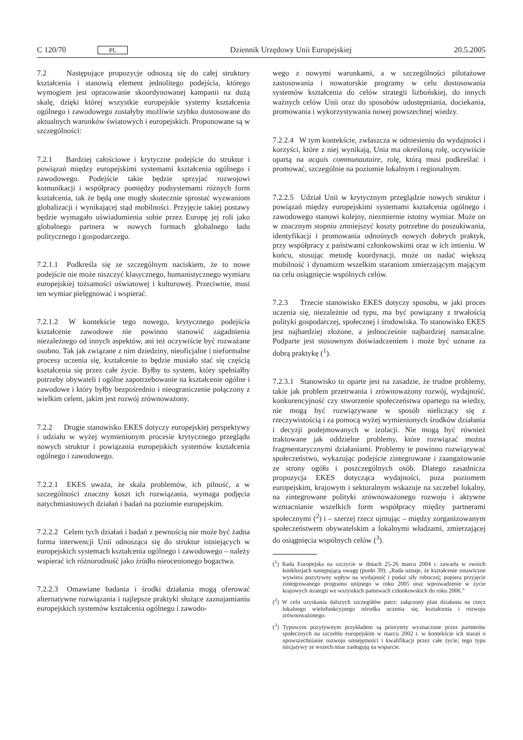C 120/70 PL Dziennik Urzędowy Unii Europejskiej 20.5.2005
7.2 Następujące propozycje odnoszą się do całej struktury kształcenia i stanowią element jednolitego podejścia, którego wymogiem jest opracowanie skoordynowanej kampanii na dużą skalę, dzięki której wszystkie europejskie systemy kształcenia ogólnego i zawodowego zostałyby możliwie szybko dostosowane do aktualnych warunków światowych i europejskich. Proponowane są w szczególności:
7.2.1 Bardziej całościowe i krytyczne podejście do struktur i powiązań między europejskimi systemami kształcenia ogólnego i zawodowego. Podejście takie będzie sprzyjać rozwojowi komunikacji i współpracy pomiędzy podsystemami różnych form kształcenia, tak że będą one mogły skutecznie sprostać wyzwaniom globalizacji i wynikającej stąd mobilności. Przyjęcie takiej postawy będzie wymagało uświadomienia sobie przez Europę jej roli jako globalnego partnera w nowych formach globalnego ładu politycznego i gospodarczego.
7.2.1.1 Podkreśla się ze szczególnym naciskiem, że to nowe podejście nie może niszczyć klasycznego, humanistycznego wymiaru europejskiej tożsamości oświatowej i kulturowej. Przeciwnie, musi ten wymiar pielęgnować i wspierać.
7.2.1.2 W kontekście tego nowego, krytycznego podejścia kształcenie zawodowe nie powinno stanowić zagadnienia niezależnego od innych aspektów, ani też oczywiście być rozważane osobno. Tak jak związane z nim dziedziny, nieoficjalne i nieformalne procesy uczenia się, kształcenie to będzie musiało stać się częścią kształcenia się przez całe życie. Byłby to system, który spełniałby potrzeby obywateli i ogólne zapotrzebowanie na kształcenie ogólne i zawodowe i który byłby bezpośrednio i nieograniczenie połączony z wielkim celem, jakim jest rozwój zrównoważony.
7.2.2 Drugie stanowisko EKES dotyczy europejskiej perspektywy i udziału w wyżej wymienionym procesie krytycznego przeglądu nowych struktur i powiązania europejskich systemów kształcenia ogólnego i zawodowego.
7.2.2.1 EKES uważa, że skala problemów, ich pilność, a w szczególności znaczny koszt ich rozwiązania, wymaga podjęcia natychmiastowych działań i badań na poziomie europejskim.
7.2.2.2 Celem tych działań i badań z pewnością nie może być żadna forma interwencji Unii odnosząca się do struktur istniejących w europejskich systemach kształcenia ogólnego i zawodowego – należy wspierać ich różnorodność jako źródło nieocenionego bogactwa.
7.2.2.3 Omawiane badania i środki działania mogą oferować alternatywne rozwiązania i najlepsze praktyki służące zaznajamianiu europejskich systemów kształcenia ogólnego i zawodo-
wego z nowymi warunkami, a w szczególności pilotażowe zastosowania i nowatorskie programy w celu dostosowania systemów kształcenia do celów strategii lizbońskiej, do innych ważnych celów Unii oraz do sposobów udostępniania, dociekania, promowania i wykorzystywania nowej powszechnej wiedzy.
7.2.2.4 W tym kontekście, zwłaszcza w odniesieniu do wydajności i korzyści, które z niej wynikają, Unia ma określoną rolę, oczywiście opartą na acquis communautaire, rolę, którą musi podkreślać i promować, szczególnie na poziomie lokalnym i regionalnym.
7.2.2.5 Udział Unii w krytycznym przeglądzie nowych struktur i powiązań między europejskimi systemami kształcenia ogólnego i zawodowego stanowi kolejny, niezmiernie istotny wymiar. Może on w znacznym stopniu zmniejszyć koszty potrzebne do poszukiwania, identyfikacji i promowania odnośnych nowych dobrych praktyk, przy współpracy z państwami członkowskimi oraz w ich imieniu. W końcu, stosując metodę koordynacji, może on nadać większą mobilność i dynamizm wszelkim staraniom zmierzającym mającym na celu osiągnięcie wspólnych celów.
7.2.3 Trzecie stanowisko EKES dotyczy sposobu, w jaki proces uczenia się, niezależnie od typu, ma być powiązany z trwałością polityki gospodarczej, społecznej i środowiska. To stanowisko EKES jest najbardziej złożone, a jednocześnie najbardziej namacalne. Podparte jest stosownym doświadczeniem i może być uznane za dobrą praktykę (<sup>1</sup>).
7.2.3.1 Stanowisko to oparte jest na zasadzie, że trudne problemy, takie jak problem przetrwania i zrównoważony rozwój, wydajność, konkurencyjność czy stworzenie społeczeństwa opartego na wiedzy, nie mogą być rozwiązywane w sposób nieliczący się z rzeczywistością i za pomocą wyżej wymienionych środków działania i decyzji podejmowanych w izolacji. Nie mogą być również traktowane jak oddzielne problemy, które rozwiązać można fragmentarycznymi działaniami. Problemy te powinno rozwiązywać społeczeństwo, wykazując podejście zintegrowane i zaangażowanie ze strony ogółu i poszczególnych osób. Dlatego zasadnicza propozycja EKES dotycząca wydajności, poza poziomem europejskim, krajowym i sektoralnym wskazuje na szczebel lokalny, na zintegrowane polityki zrównoważonego rozwoju i aktywne wzmacnianie wszelkich form współpracy między partnerami społecznymi (<sup>2</sup>) i – szerzej rzecz ujmując – między zorganizowanym społeczeństwem obywatelskim a lokalnymi władzami, zmierzającej do osiągnięcia wspólnych celów (<sup>3</sup>).
(<sup>1</sup>) Rada Europejska na szczycie w dniach 25-26 marca 2004 r. zawarła w swoich konkluzjach następującą uwagę (punkt 39): „Rada uznaje, że kształcenie ustawiczne wywiera pozytywny wpływ na wydajność i podaż siły roboczej; popiera przyjęcie zintegrowanego programu unijnego w roku 2005 oraz wprowadzenie w życie krajowych strategii we wszystkich państwach członkowskich do roku 2006.”
(<sup>2</sup>) W celu uzyskania dalszych szczegółów patrz: załączony plan działania na rzecz lokalnego wielofunkcyjnego ośrodka uczenia się, kształcenia i rozwoju zrównoważonego.
(<sup>3</sup>) Typowym pozytywnym przykładem są priorytety wyznaczone przez partnerów społecznych na szczeblu europejskim w marcu 2002 r. w kontekście ich starań o upowszechnianie rozwoju umiejętności i kwalifikacji przez całe życie; tego typu inicjatywy ze wszech miar zasługują na wsparcie.